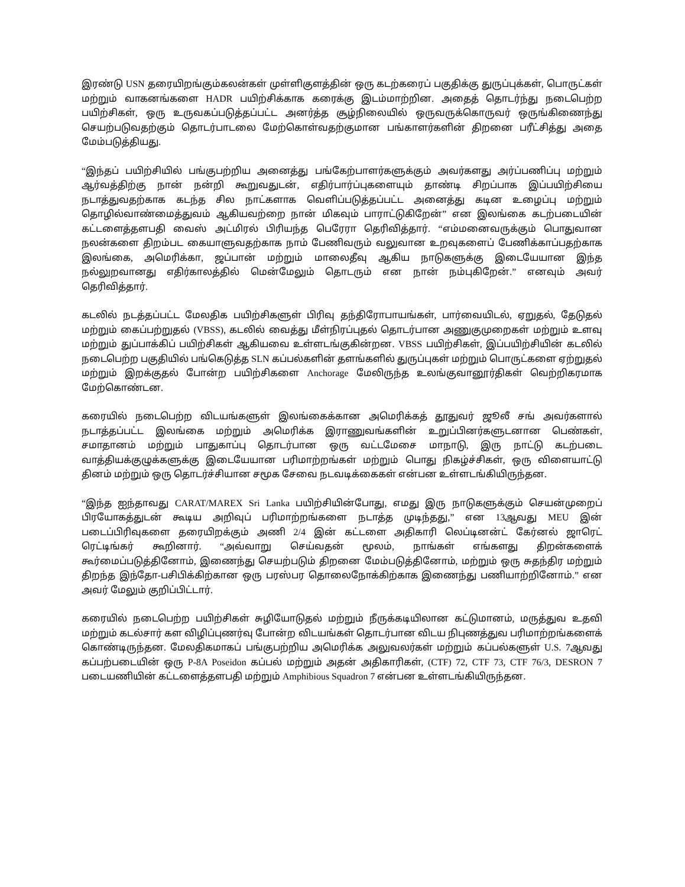இரண்டு USN தரையிறங்கும்கலன்கள் முள்ளிகுளத்தின் ஒரு கடற்கரைப் பகுதிக்கு துருப்புக்கள், பொருட்கள் மற்றும் வாகனங்களை HADR பயிற்சிக்காக கரைக்கு இடம்மாற்றின. அதைத் தொடர்ந்து நடைபெற்ற பயிற்சிகள், ஒரு உருவகப்படுத்தப்பட்ட அனர்த்த சூழ்நிலையில் ஒருவருக்கொருவர் ஒருங்கிணைந்து செயற்படுவதற்கும் தொடர்பாடலை மேற்கொள்வதற்குமான பங்காளர்களின் திறனை பரீட்சித்து அதை மேம்படுத்தியது.
“இந்தப் பயிற்சியில் பங்குபற்றிய அனைத்து பங்கேற்பாளர்களுக்கும் அவர்களது அர்ப்பணிப்பு மற்றும் ஆர்வத்திற்கு நான் நன்றி கூறுவதுடன், எதிர்பார்ப்புகளையும் தாண்டி சிறப்பாக இப்பயிற்சியை நடாத்துவதற்காக கடந்த சில நாட்களாக வெளிப்படுத்தப்பட்ட அனைத்து கடின உழைப்பு மற்றும் தொழில்வாண்மைத்துவம் ஆகியவற்றை நான் மிகவும் பாராட்டுகிறேன்” என இலங்கை கடற்படையின் கட்டளைத்தளபதி வைஸ் அட்மிரல் பிரியந்த பெரேரா தெரிவித்தார். “எம்மனைவருக்கும் பொதுவான நலன்களை திறம்பட கையாளுவதற்காக நாம் பேணிவரும் வலுவான உறவுகளைப் பேணிக்காப்பதற்காக இலங்கை, அமெரிக்கா, ஜப்பான் மற்றும் மாலைதீவு ஆகிய நாடுகளுக்கு இடையேயான இந்த நல்லுறவானது எதிர்காலத்தில் மென்மேலும் தொடரும் என நான் நம்புகிறேன்.” எனவும் அவர் தெரிவித்தார்.
கடலில் நடத்தப்பட்ட மேலதிக பயிற்சிகளுள் பிரிவு தந்திரோபாயங்கள், பார்வையிடல், ஏறுதல், தேடுதல் மற்றும் கைப்பற்றுதல் (VBSS), கடலில் வைத்து மீள்நிரப்புதல் தொடர்பான அணுகுமுறைகள் மற்றும் உளவு மற்றும் துப்பாக்கிப் பயிற்சிகள் ஆகியவை உள்ளடங்குகின்றன. VBSS பயிற்சிகள், இப்பயிற்சியின் கடலில் நடைபெற்ற பகுதியில் பங்கெடுத்த SLN கப்பல்களின் தளங்களில் துருப்புகள் மற்றும் பொருட்களை ஏற்றுதல் மற்றும் இறக்குதல் போன்ற பயிற்சிகளை Anchorage மேலிருந்த உலங்குவானூர்திகள் வெற்றிகரமாக மேற்கொண்டன.
கரையில் நடைபெற்ற விடயங்களுள் இலங்கைக்கான அமெரிக்கத் தூதுவர் ஜூலீ சங் அவர்களால் நடாத்தப்பட்ட இலங்கை மற்றும் அமெரிக்க இராணுவங்களின் உறுப்பினர்களுடனான பெண்கள், சமாதானம் மற்றும் பாதுகாப்பு தொடர்பான ஒரு வட்டமேசை மாநாடு, இரு நாட்டு கடற்படை வாத்தியக்குழுக்களுக்கு இடையேயான பரிமாற்றங்கள் மற்றும் பொது நிகழ்ச்சிகள், ஒரு விளையாட்டு தினம் மற்றும் ஒரு தொடர்ச்சியான சமூக சேவை நடவடிக்கைகள் என்பன உள்ளடங்கியிருந்தன.
“இந்த ஐந்தாவது CARAT/MAREX Sri Lanka பயிற்சியின்போது, எமது இரு நாடுகளுக்கும் செயன்முறைப் பிரயோகத்துடன் கூடிய அறிவுப் பரிமாற்றங்களை நடாத்த முடிந்தது,” என 13ஆவது MEU இன் படைப்பிரிவுகளை தரையிறக்கும் அணி 2/4 இன் கட்டளை அதிகாரி லெப்டினன்ட் கேர்னல் ஜாரெட் ரெட்டிங்கர் கூறினார். “அவ்வாறு செய்வதன் மூலம், நாங்கள் எங்களது திறன்களைக் கூர்மைப்படுத்தினோம், இணைந்து செயற்படும் திறனை மேம்படுத்தினோம், மற்றும் ஒரு சுதந்திர மற்றும் திறந்த இந்தோ-பசிபிக்கிற்கான ஒரு பரஸ்பர தொலைநோக்கிற்காக இணைந்து பணியாற்றினோம்.” என அவர் மேலும் குறிப்பிட்டார்.
கரையில் நடைபெற்ற பயிற்சிகள் சுழியோடுதல் மற்றும் நீருக்கடியிலான கட்டுமானம், மருத்துவ உதவி மற்றும் கடல்சார் கள விழிப்புணர்வு போன்ற விடயங்கள் தொடர்பான விடய நிபுணத்துவ பரிமாற்றங்களைக் கொண்டிருந்தன. மேலதிகமாகப் பங்குபற்றிய அமெரிக்க அலுவலர்கள் மற்றும் கப்பல்களுள் U.S. 7ஆவது கப்பற்படையின் ஒரு P-8A Poseidon கப்பல் மற்றும் அதன் அதிகாரிகள், (CTF) 72, CTF 73, CTF 76/3, DESRON 7 படையணியின் கட்டளைத்தளபதி மற்றும் Amphibious Squadron 7 என்பன உள்ளடங்கியிருந்தன.